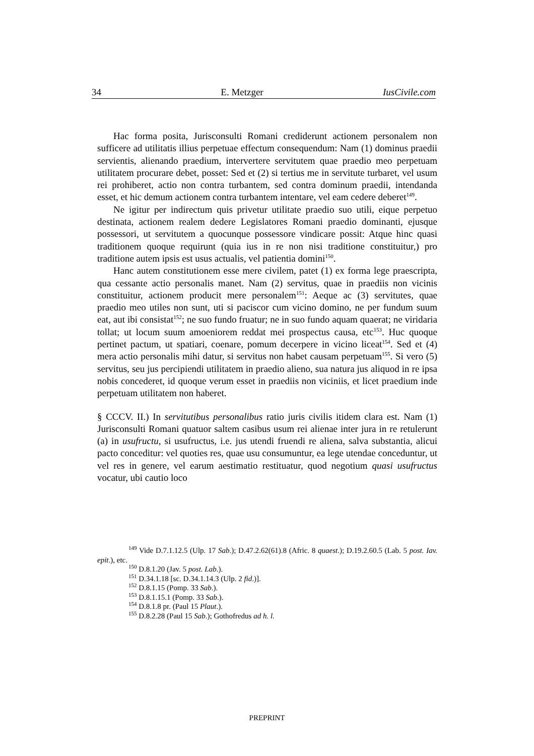34 E. Metzger IusCivile.com
Hac forma posita, Jurisconsulti Romani crediderunt actionem personalem non sufficere ad utilitatis illius perpetuae effectum consequendum: Nam (1) dominus praedii servientis, alienando praedium, intervertere servitutem quae praedio meo perpetuam utilitatem procurare debet, posset: Sed et (2) si tertius me in servitute turbaret, vel usum rei prohiberet, actio non contra turbantem, sed contra dominum praedii, intendanda esset, et hic demum actionem contra turbantem intentare, vel eam cedere deberet<sup>149</sup>.
Ne igitur per indirectum quis privetur utilitate praedio suo utili, eique perpetuo destinata, actionem realem dedere Legislatores Romani praedio dominanti, ejusque possessori, ut servitutem a quocunque possessore vindicare possit: Atque hinc quasi traditionem quoque requirunt (quia ius in re non nisi traditione constituitur,) pro traditione autem ipsis est usus actualis, vel patientia domini<sup>150</sup>.
Hanc autem constitutionem esse mere civilem, patet (1) ex forma lege praescripta, qua cessante actio personalis manet. Nam (2) servitus, quae in praediis non vicinis constituitur, actionem producit mere personalem<sup>151</sup>: Aeque ac (3) servitutes, quae praedio meo utiles non sunt, uti si paciscor cum vicino domino, ne per fundum suum eat, aut ibi consistat<sup>152</sup>; ne suo fundo fruatur; ne in suo fundo aquam quaerat; ne viridaria tollat; ut locum suum amoeniorem reddat mei prospectus causa, etc<sup>153</sup>. Huc quoque pertinet pactum, ut spatiari, coenare, pomum decerpere in vicino liceat<sup>154</sup>. Sed et (4) mera actio personalis mihi datur, si servitus non habet causam perpetuam<sup>155</sup>. Si vero (5) servitus, seu jus percipiendi utilitatem in praedio alieno, sua natura jus aliquod in re ipsa nobis concederet, id quoque verum esset in praediis non viciniis, et licet praedium inde perpetuam utilitatem non haberet.
§ CCCV. II.) In servitutibus personalibus ratio juris civilis itidem clara est. Nam (1) Jurisconsulti Romani quatuor saltem casibus usum rei alienae inter jura in re retulerunt (a) in usufructu, si usufructus, i.e. jus utendi fruendi re aliena, salva substantia, alicui pacto conceditur: vel quoties res, quae usu consumuntur, ea lege utendae conceduntur, ut vel res in genere, vel earum aestimatio restituatur, quod negotium quasi usufructus vocatur, ubi cautio loco
<sup>149</sup> Vide D.7.1.12.5 (Ulp. 17 Sab.); D.47.2.62(61).8 (Afric. 8 quaest.); D.19.2.60.5 (Lab. 5 post. Iav. epit.), etc.
<sup>150</sup> D.8.1.20 (Jav. 5 post. Lab.).
<sup>151</sup> D.34.1.18 [sc. D.34.1.14.3 (Ulp. 2 fid.)].
<sup>152</sup> D.8.1.15 (Pomp. 33 Sab.).
<sup>153</sup> D.8.1.15.1 (Pomp. 33 Sab.).
<sup>154</sup> D.8.1.8 pr. (Paul 15 Plaut.).
<sup>155</sup> D.8.2.28 (Paul 15 Sab.); Gothofredus ad h. l.
PREPRINT